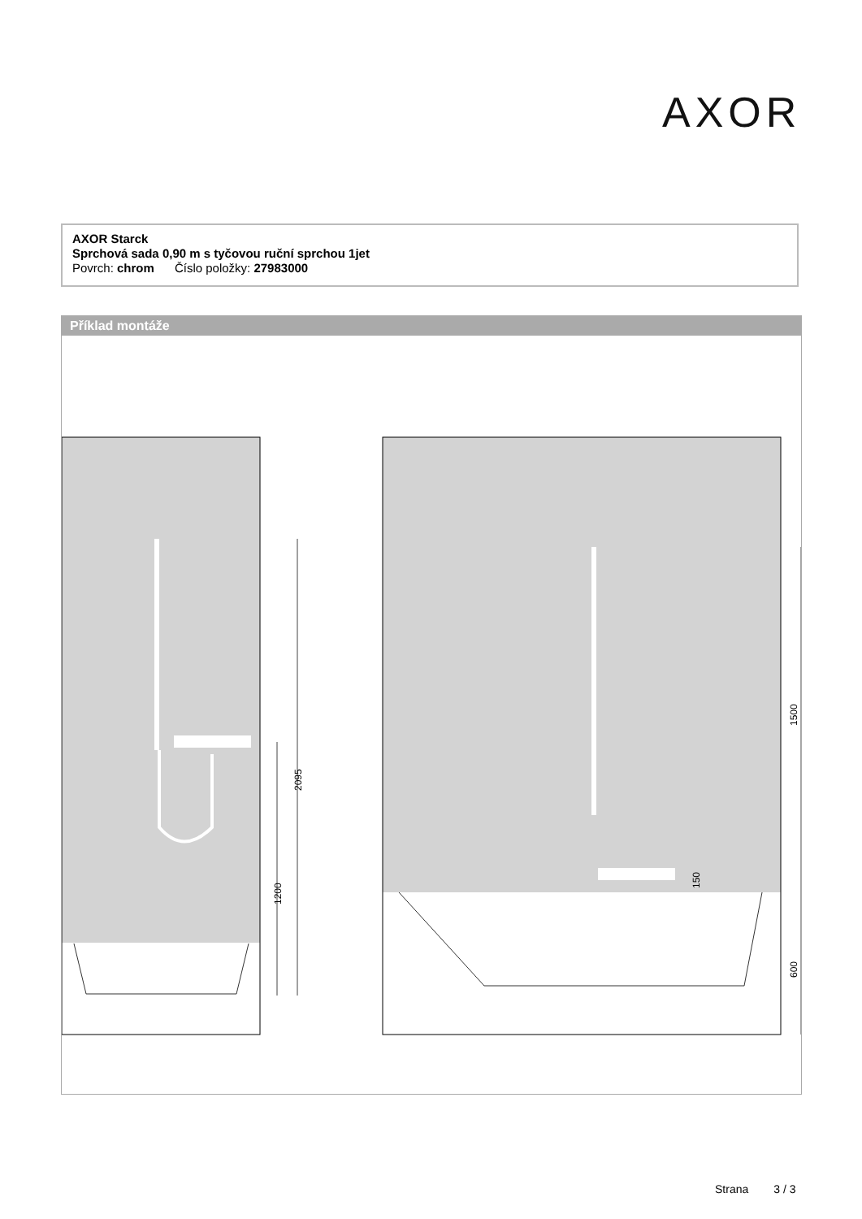AXOR
AXOR Starck
Sprchová sada 0,90 m s tyčovou ruční sprchou 1jet
Povrch: chrom Číslo položky: 27983000
Příklad montáže
2095
1200
1500
600
150
Strana 3 / 3